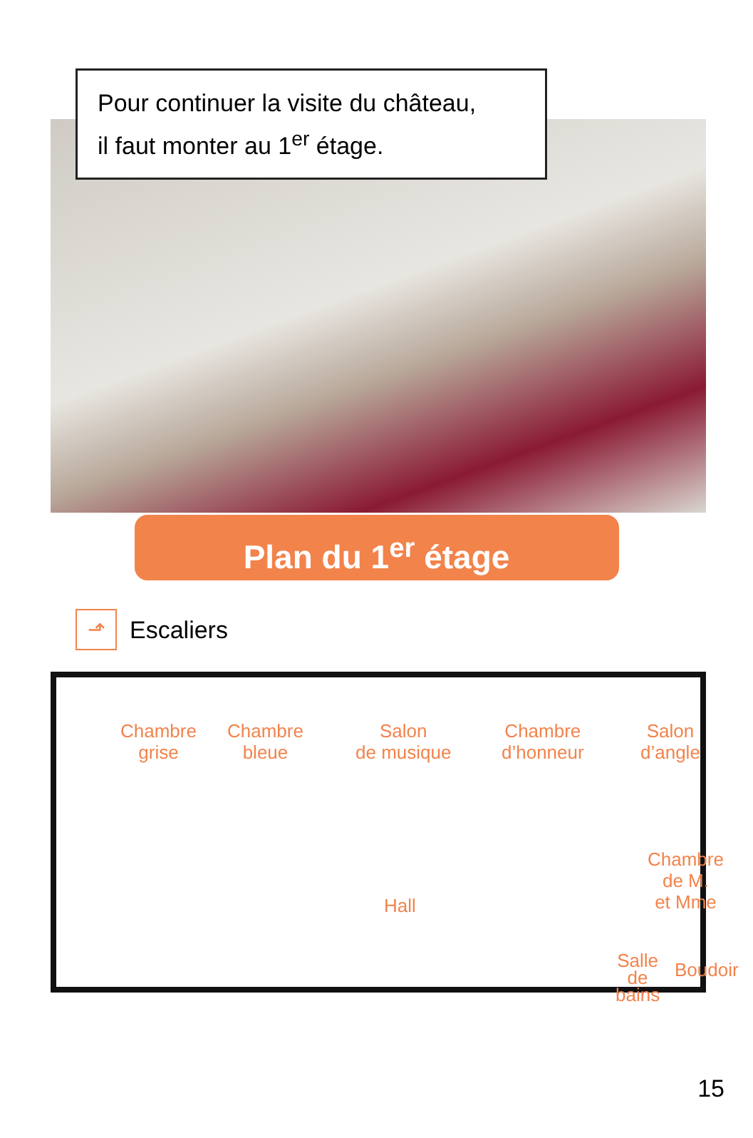Pour continuer la visite du château,
il faut monter au 1<sup>er</sup> étage.
Plan du 1<sup>er</sup> étage
⬏ Escaliers
Chambre
grise
Chambre
bleue
Salon
de musique
Chambre
d’honneur
Salon
d’angle
Chambre
de M.
et Mme
Hall
Salle
de
bains
Boudoir
15